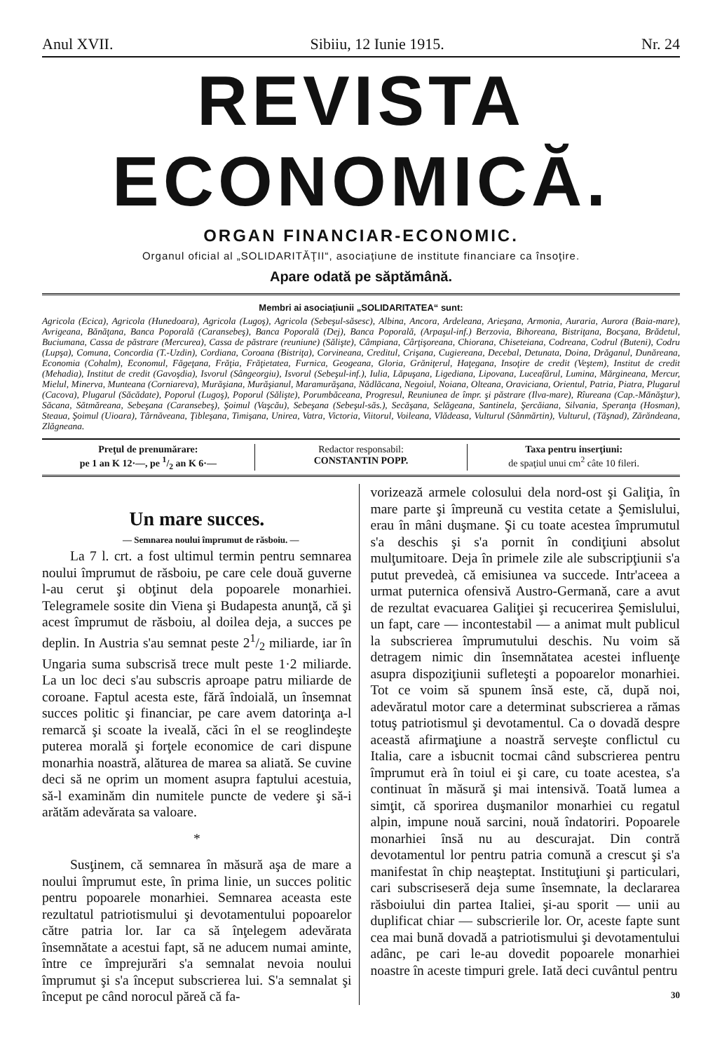Anul XVII. Sibiiu, 12 Iunie 1915. Nr. 24
REVISTA ECONOMICĂ.
ORGAN FINANCIAR-ECONOMIC.
Organul oficial al „SOLIDARITĂŢII“, asociaţiune de institute financiare ca însoţire.
Apare odată pe săptămână.
Membri ai asociaţiunii „SOLIDARITATEA“ sunt:
Agricola (Ecica), Agricola (Hunedoara), Agricola (Lugoş), Agricola (Sebeşul-săsesc), Albina, Ancora, Ardeleana, Arieşana, Armonia, Auraria, Aurora (Baia-mare), Avrigeana, Bănăţana, Banca Poporală (Caransebeş), Banca Poporală (Dej), Banca Poporală, (Arpaşul-inf.) Berzovia, Bihoreana, Bistriţana, Bocşana, Brădetul, Buciumana, Cassa de păstrare (Mercurea), Cassa de păstrare (reuniune) (Sălişte), Câmpiana, Cârţişoreana, Chiorana, Chiseteiana, Codreana, Codrul (Buteni), Codru (Lupşa), Comuna, Concordia (T.-Uzdin), Cordiana, Coroana (Bistriţa), Corvineana, Creditul, Crişana, Cugiereana, Decebal, Detunata, Doina, Drăganul, Dunăreana, Economia (Cohalm), Economul, Făgeţana, Frăţia, Frăţietatea, Furnica, Geogeana, Gloria, Grăniţerul, Haţegana, Insoţire de credit (Veştem), Institut de credit (Mehadia), Institut de credit (Gavoşdia), Isvorul (Sângeorgiu), Isvorul (Sebeşul-inf.), Iulia, Lăpuşana, Ligediana, Lipovana, Luceafărul, Lumina, Mărgineana, Mercur, Mielul, Minerva, Munteana (Corniareva), Murăşiana, Murăşianul, Maramurăşana, Nădlăcana, Negoiul, Noiana, Olteana, Oraviciana, Orientul, Patria, Piatra, Plugarul (Cacova), Plugarul (Săcădate), Poporul (Lugoş), Poporul (Sălişte), Porumbăceana, Progresul, Reuniunea de împr. şi păstrare (Ilva-mare), Rîureana (Cap.-Mănăştur), Săcana, Sătmăreana, Sebeşana (Caransebeş), Şoimul (Vaşcău), Sebeşana (Sebeşul-săs.), Secăşana, Selăgeana, Santinela, Şercăiana, Silvania, Speranţa (Hosman), Steaua, Şoimul (Uioara), Târnăveana, Ţibleşana, Timişana, Unirea, Vatra, Victoria, Viitorul, Voileana, Vlădeasa, Vulturul (Sânmărtin), Vulturul, (Tăşnad), Zărăndeana, Zlăgneana.
Preţul de prenumărare:
pe 1 an K 12·—, pe 1/2 an K 6·—
Redactor responsabil:
CONSTANTIN POPP.
Taxa pentru inserţiuni:
de spaţiul unui cm<sup>2</sup> câte 10 fileri.
Un mare succes.
— Semnarea noului împrumut de răsboiu. —
La 7 l. crt. a fost ultimul termin pentru semnarea noului împrumut de răsboiu, pe care cele două guverne l-au cerut şi obţinut dela popoarele monarhiei. Telegramele sosite din Viena şi Budapesta anunţă, că şi acest împrumut de răsboiu, al doilea deja, a succes pe deplin. In Austria s'au semnat peste 21/2 miliarde, iar în Ungaria suma subscrisă trece mult peste 1·2 miliarde. La un loc deci s'au subscris aproape patru miliarde de coroane. Faptul acesta este, fără îndoială, un însemnat succes politic şi financiar, pe care avem datorinţa a-l remarcă şi scoate la iveală, căci în el se reoglindeşte puterea morală şi forţele economice de cari dispune monarhia noastră, alăturea de marea sa aliată. Se cuvine deci să ne oprim un moment asupra faptului acestuia, să-l examinăm din numitele puncte de vedere şi să-i arătăm adevărata sa valoare.
*
Susţinem, că semnarea în măsură aşa de mare a noului împrumut este, în prima linie, un succes politic pentru popoarele monarhiei. Semnarea aceasta este rezultatul patriotismului şi devotamentului popoarelor către patria lor. Iar ca să înţelegem adevărata însemnătate a acestui fapt, să ne aducem numai aminte, între ce împrejurări s'a semnalat nevoia noului împrumut şi s'a început subscrierea lui. S'a semnalat şi început pe când norocul păreă că fa-
vorizează armele colosului dela nord-ost şi Galiţia, în mare parte şi împreună cu vestita cetate a Şemislului, erau în mâni duşmane. Şi cu toate acestea împrumutul s'a deschis şi s'a pornit în condiţiuni absolut mulţumitoare. Deja în primele zile ale subscripţiunii s'a putut prevedeà, că emisiunea va succede. Intr'aceea a urmat puternica ofensivă Austro-Germană, care a avut de rezultat evacuarea Galiţiei şi recucerirea Şemislului, un fapt, care — incontestabil — a animat mult publicul la subscrierea împrumutului deschis. Nu voim să detragem nimic din însemnătatea acestei influenţe asupra dispoziţiunii sufleteşti a popoarelor monarhiei. Tot ce voim să spunem însă este, că, după noi, adevăratul motor care a determinat subscrierea a rămas totuş patriotismul şi devotamentul. Ca o dovadă despre această afirmaţiune a noastră serveşte conflictul cu Italia, care a isbucnit tocmai când subscrierea pentru împrumut erà în toiul ei şi care, cu toate acestea, s'a continuat în măsură şi mai intensivă. Toată lumea a simţit, că sporirea duşmanilor monarhiei cu regatul alpin, impune nouă sarcini, nouă îndatoriri. Popoarele monarhiei însă nu au descurajat. Din contră devotamentul lor pentru patria comună a crescut şi s'a manifestat în chip neaşteptat. Instituţiuni şi particulari, cari subscriseseră deja sume însemnate, la declararea răsboiului din partea Italiei, şi-au sporit — unii au duplificat chiar — subscrierile lor. Or, aceste fapte sunt cea mai bună dovadă a patriotismului şi devotamentului adânc, pe cari le-au dovedit popoarele monarhiei noastre în aceste timpuri grele. Iată deci cuvântul pentru
30